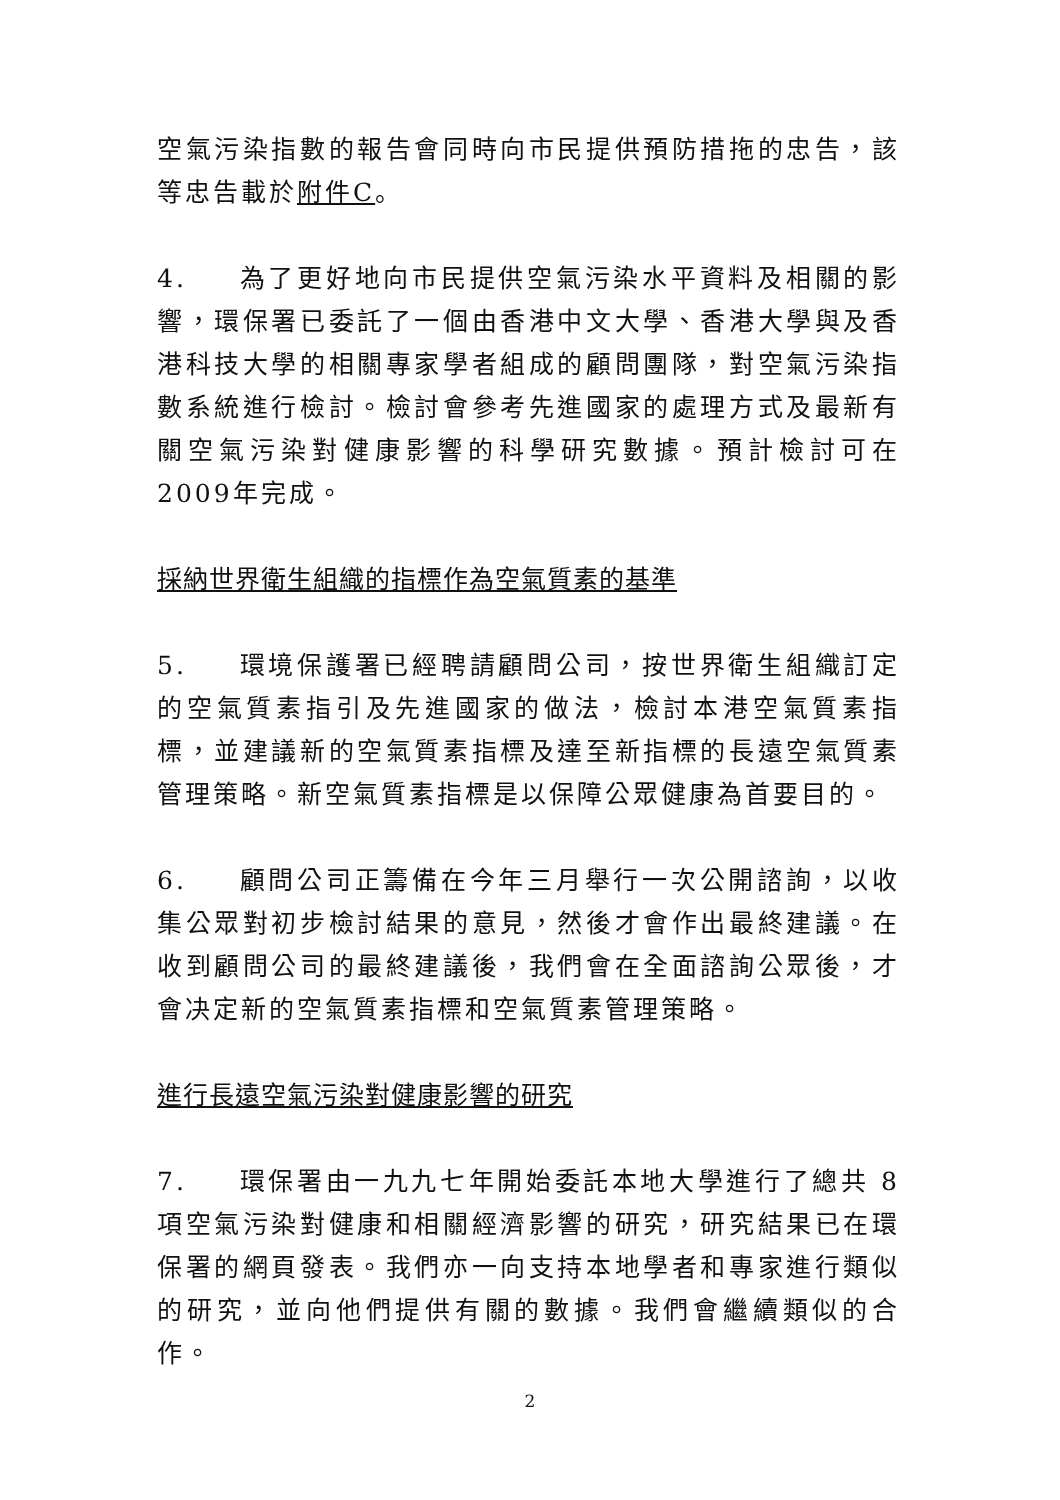空氣污染指數的報告會同時向市民提供預防措拖的忠告，該等忠告載於附件C。
4. 為了更好地向市民提供空氣污染水平資料及相關的影響，環保署已委託了一個由香港中文大學、香港大學與及香港科技大學的相關專家學者組成的顧問團隊，對空氣污染指數系統進行檢討。檢討會參考先進國家的處理方式及最新有關空氣污染對健康影響的科學研究數據。預計檢討可在2009年完成。
採納世界衛生組織的指標作為空氣質素的基準
5. 環境保護署已經聘請顧問公司，按世界衛生組織訂定的空氣質素指引及先進國家的做法，檢討本港空氣質素指標，並建議新的空氣質素指標及達至新指標的長遠空氣質素管理策略。新空氣質素指標是以保障公眾健康為首要目的。
6. 顧問公司正籌備在今年三月舉行一次公開諮詢，以收集公眾對初步檢討結果的意見，然後才會作出最終建議。在收到顧問公司的最終建議後，我們會在全面諮詢公眾後，才會决定新的空氣質素指標和空氣質素管理策略。
進行長遠空氣污染對健康影響的研究
7. 環保署由一九九七年開始委託本地大學進行了總共 8 項空氣污染對健康和相關經濟影響的研究，研究結果已在環保署的網頁發表。我們亦一向支持本地學者和專家進行類似的研究，並向他們提供有關的數據。我們會繼續類似的合作。
2